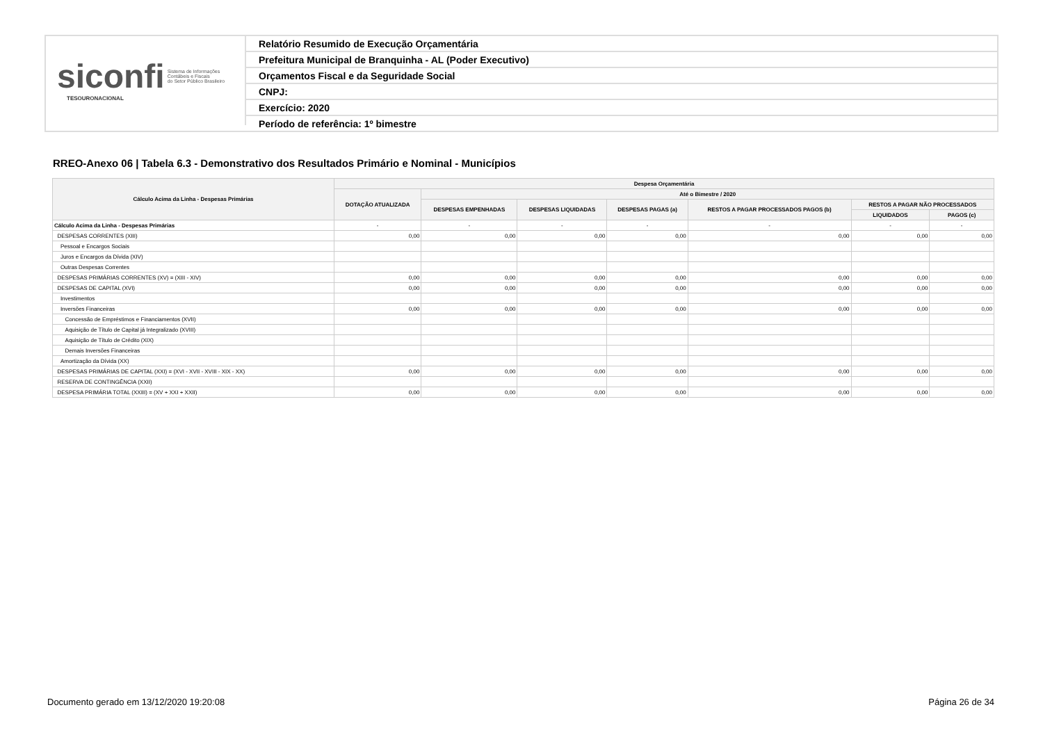siconfi Sistema de Informações
Contábeis e Fiscais
do Setor Público Brasileiro
TESOURONACIONAL
Relatório Resumido de Execução Orçamentária
Prefeitura Municipal de Branquinha - AL (Poder Executivo)
Orçamentos Fiscal e da Seguridade Social
CNPJ:
Exercício: 2020
Período de referência: 1º bimestre
RREO-Anexo 06 | Tabela 6.3 - Demonstrativo dos Resultados Primário e Nominal - Municípios
| Cálculo Acima da Linha - Despesas Primárias | Despesa Orçamentária | | | | | | |
| --- | --- | --- | --- | --- | --- | --- | --- |
| | DOTAÇÃO ATUALIZADA | Até o Bimestre / 2020 | | | | | |
| | | DESPESAS EMPENHADAS | DESPESAS LIQUIDADAS | DESPESAS PAGAS (a) | RESTOS A PAGAR PROCESSADOS PAGOS (b) | RESTOS A PAGAR NÃO PROCESSADOS | |
| | | | | | | LIQUIDADOS | PAGOS (c) |
| Cálculo Acima da Linha - Despesas Primárias | - | - | - | - | - | - | - |
| DESPESAS CORRENTES (XIII) | 0,00 | 0,00 | 0,00 | 0,00 | 0,00 | 0,00 | 0,00 |
| Pessoal e Encargos Sociais | | | | | | | |
| Juros e Encargos da Dívida (XIV) | | | | | | | |
| Outras Despesas Correntes | | | | | | | |
| DESPESAS PRIMÁRIAS CORRENTES (XV) = (XIII - XIV) | 0,00 | 0,00 | 0,00 | 0,00 | 0,00 | 0,00 | 0,00 |
| DESPESAS DE CAPITAL (XVI) | 0,00 | 0,00 | 0,00 | 0,00 | 0,00 | 0,00 | 0,00 |
| Investimentos | | | | | | | |
| Inversões Financeiras | 0,00 | 0,00 | 0,00 | 0,00 | 0,00 | 0,00 | 0,00 |
| Concessão de Empréstimos e Financiamentos (XVII) | | | | | | | |
| Aquisição de Título de Capital já Integralizado (XVIII) | | | | | | | |
| Aquisição de Título de Crédito (XIX) | | | | | | | |
| Demais Inversões Financeiras | | | | | | | |
| Amortização da Dívida (XX) | | | | | | | |
| DESPESAS PRIMÁRIAS DE CAPITAL (XXI) = (XVI - XVII - XVIII - XIX - XX) | 0,00 | 0,00 | 0,00 | 0,00 | 0,00 | 0,00 | 0,00 |
| RESERVA DE CONTINGÊNCIA (XXII) | | | | | | | |
| DESPESA PRIMÁRIA TOTAL (XXIII) = (XV + XXI + XXII) | 0,00 | 0,00 | 0,00 | 0,00 | 0,00 | 0,00 | 0,00 |
Documento gerado em 13/12/2020 19:20:08
Página 26 de 34